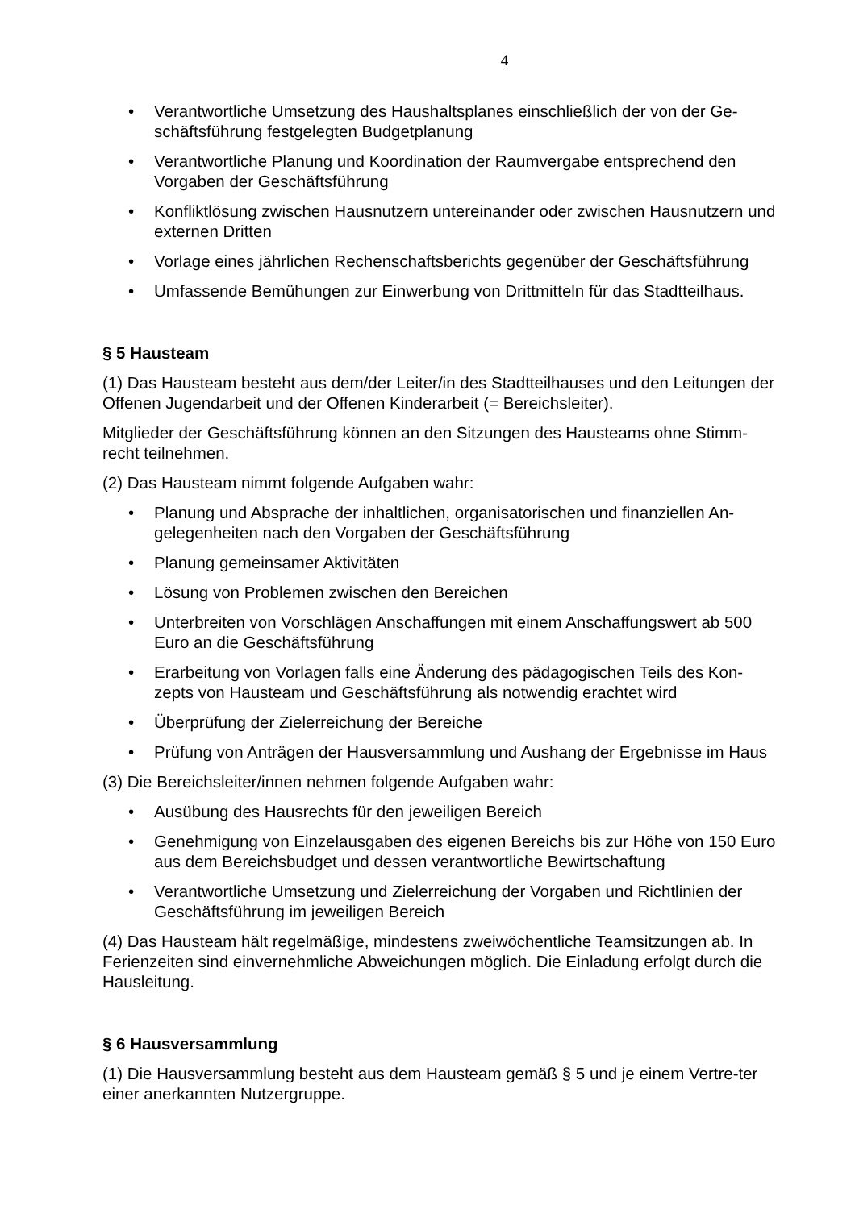4
• Verantwortliche Umsetzung des Haushaltsplanes einschließlich der von der Ge-schäftsführung festgelegten Budgetplanung
• Verantwortliche Planung und Koordination der Raumvergabe entsprechend den Vorgaben der Geschäftsführung
• Konfliktlösung zwischen Hausnutzern untereinander oder zwischen Hausnutzern und externen Dritten
• Vorlage eines jährlichen Rechenschaftsberichts gegenüber der Geschäftsführung
• Umfassende Bemühungen zur Einwerbung von Drittmitteln für das Stadtteilhaus.
§ 5 Hausteam
(1) Das Hausteam besteht aus dem/der Leiter/in des Stadtteilhauses und den Leitungen der Offenen Jugendarbeit und der Offenen Kinderarbeit (= Bereichsleiter).
Mitglieder der Geschäftsführung können an den Sitzungen des Hausteams ohne Stimm-recht teilnehmen.
(2) Das Hausteam nimmt folgende Aufgaben wahr:
• Planung und Absprache der inhaltlichen, organisatorischen und finanziellen An-gelegenheiten nach den Vorgaben der Geschäftsführung
• Planung gemeinsamer Aktivitäten
• Lösung von Problemen zwischen den Bereichen
• Unterbreiten von Vorschlägen Anschaffungen mit einem Anschaffungswert ab 500 Euro an die Geschäftsführung
• Erarbeitung von Vorlagen falls eine Änderung des pädagogischen Teils des Kon-zepts von Hausteam und Geschäftsführung als notwendig erachtet wird
• Überprüfung der Zielerreichung der Bereiche
• Prüfung von Anträgen der Hausversammlung und Aushang der Ergebnisse im Haus
(3) Die Bereichsleiter/innen nehmen folgende Aufgaben wahr:
• Ausübung des Hausrechts für den jeweiligen Bereich
• Genehmigung von Einzelausgaben des eigenen Bereichs bis zur Höhe von 150 Euro aus dem Bereichsbudget und dessen verantwortliche Bewirtschaftung
• Verantwortliche Umsetzung und Zielerreichung der Vorgaben und Richtlinien der Geschäftsführung im jeweiligen Bereich
(4) Das Hausteam hält regelmäßige, mindestens zweiwöchentliche Teamsitzungen ab. In Ferienzeiten sind einvernehmliche Abweichungen möglich. Die Einladung erfolgt durch die Hausleitung.
§ 6 Hausversammlung
(1) Die Hausversammlung besteht aus dem Hausteam gemäß § 5 und je einem Vertre-ter einer anerkannten Nutzergruppe.